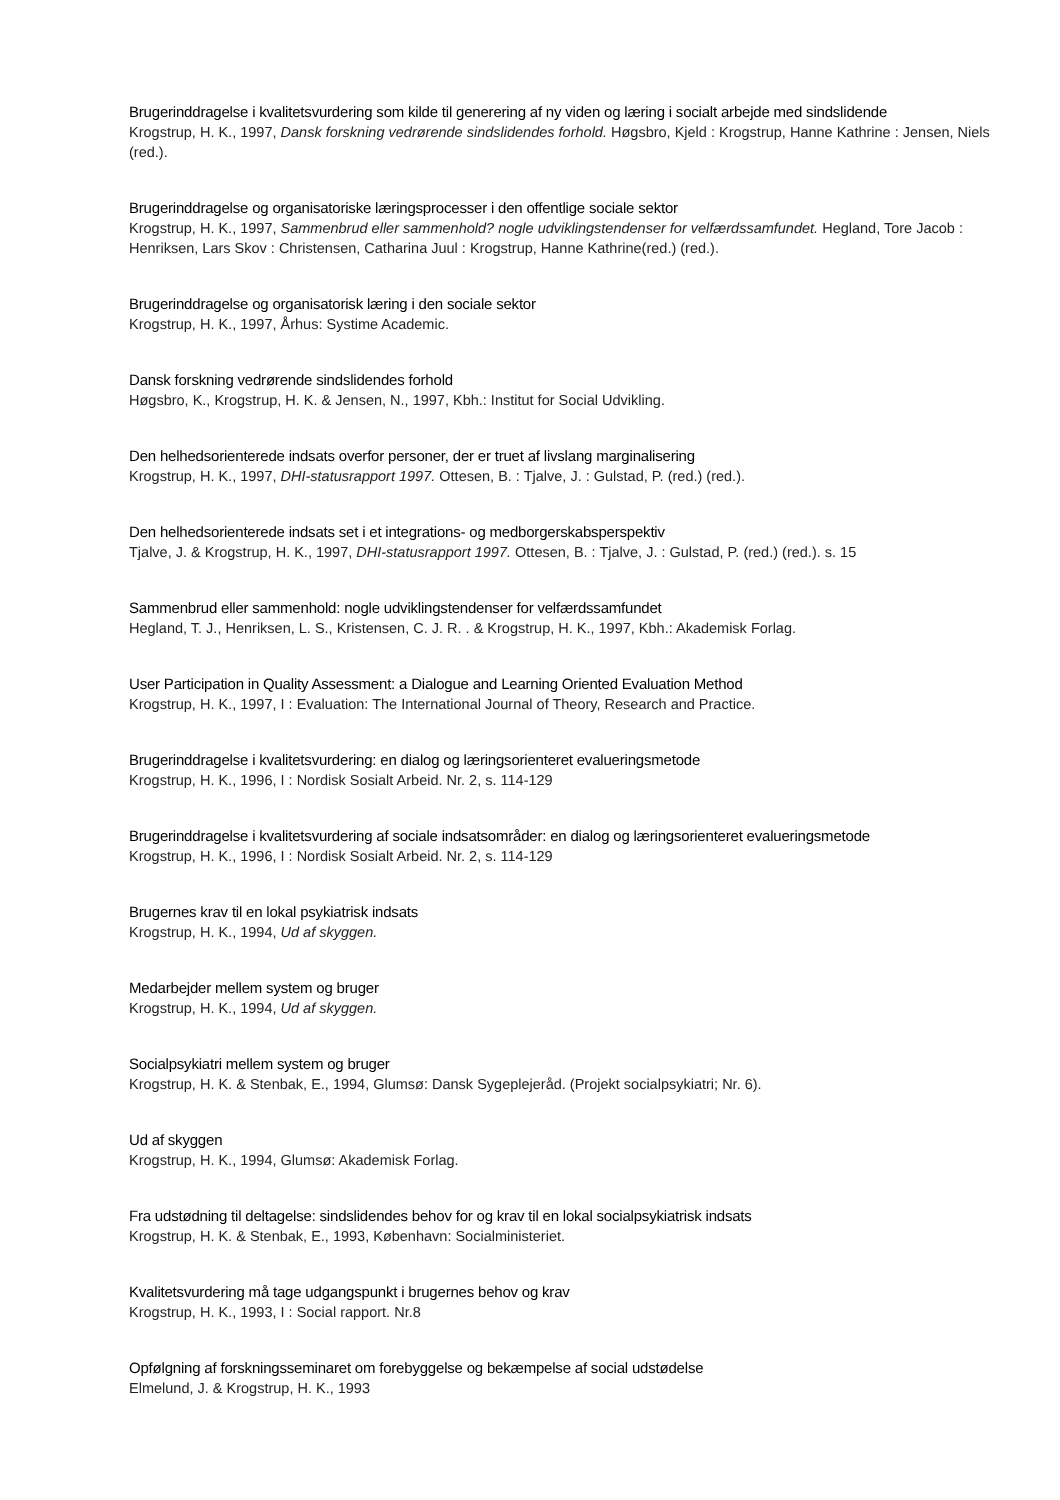Brugerinddragelse i kvalitetsvurdering som kilde til generering af ny viden og læring i socialt arbejde med sindslidende
Krogstrup, H. K., 1997, Dansk forskning vedrørende sindslidendes forhold. Høgsbro, Kjeld : Krogstrup, Hanne Kathrine : Jensen, Niels (red.).
Brugerinddragelse og organisatoriske læringsprocesser i den offentlige sociale sektor
Krogstrup, H. K., 1997, Sammenbrud eller sammenhold? nogle udviklingstendenser for velfærdssamfundet. Hegland, Tore Jacob : Henriksen, Lars Skov : Christensen, Catharina Juul : Krogstrup, Hanne Kathrine(red.) (red.).
Brugerinddragelse og organisatorisk læring i den sociale sektor
Krogstrup, H. K., 1997, Århus: Systime Academic.
Dansk forskning vedrørende sindslidendes forhold
Høgsbro, K., Krogstrup, H. K. & Jensen, N., 1997, Kbh.: Institut for Social Udvikling.
Den helhedsorienterede indsats overfor personer, der er truet af livslang marginalisering
Krogstrup, H. K., 1997, DHI-statusrapport 1997. Ottesen, B. : Tjalve, J. : Gulstad, P. (red.) (red.).
Den helhedsorienterede indsats set i et integrations- og medborgerskabsperspektiv
Tjalve, J. & Krogstrup, H. K., 1997, DHI-statusrapport 1997. Ottesen, B. : Tjalve, J. : Gulstad, P. (red.) (red.). s. 15
Sammenbrud eller sammenhold: nogle udviklingstendenser for velfærdssamfundet
Hegland, T. J., Henriksen, L. S., Kristensen, C. J. R. . & Krogstrup, H. K., 1997, Kbh.: Akademisk Forlag.
User Participation in Quality Assessment: a Dialogue and Learning Oriented Evaluation Method
Krogstrup, H. K., 1997, I : Evaluation: The International Journal of Theory, Research and Practice.
Brugerinddragelse i kvalitetsvurdering: en dialog og læringsorienteret evalueringsmetode
Krogstrup, H. K., 1996, I : Nordisk Sosialt Arbeid. Nr. 2, s. 114-129
Brugerinddragelse i kvalitetsvurdering af sociale indsatsområder: en dialog og læringsorienteret evalueringsmetode
Krogstrup, H. K., 1996, I : Nordisk Sosialt Arbeid. Nr. 2, s. 114-129
Brugernes krav til en lokal psykiatrisk indsats
Krogstrup, H. K., 1994, Ud af skyggen.
Medarbejder mellem system og bruger
Krogstrup, H. K., 1994, Ud af skyggen.
Socialpsykiatri mellem system og bruger
Krogstrup, H. K. & Stenbak, E., 1994, Glumsø: Dansk Sygeplejeråd. (Projekt socialpsykiatri; Nr. 6).
Ud af skyggen
Krogstrup, H. K., 1994, Glumsø: Akademisk Forlag.
Fra udstødning til deltagelse: sindslidendes behov for og krav til en lokal socialpsykiatrisk indsats
Krogstrup, H. K. & Stenbak, E., 1993, København: Socialministeriet.
Kvalitetsvurdering må tage udgangspunkt i brugernes behov og krav
Krogstrup, H. K., 1993, I : Social rapport. Nr.8
Opfølgning af forskningsseminaret om forebyggelse og bekæmpelse af social udstødelse
Elmelund, J. & Krogstrup, H. K., 1993